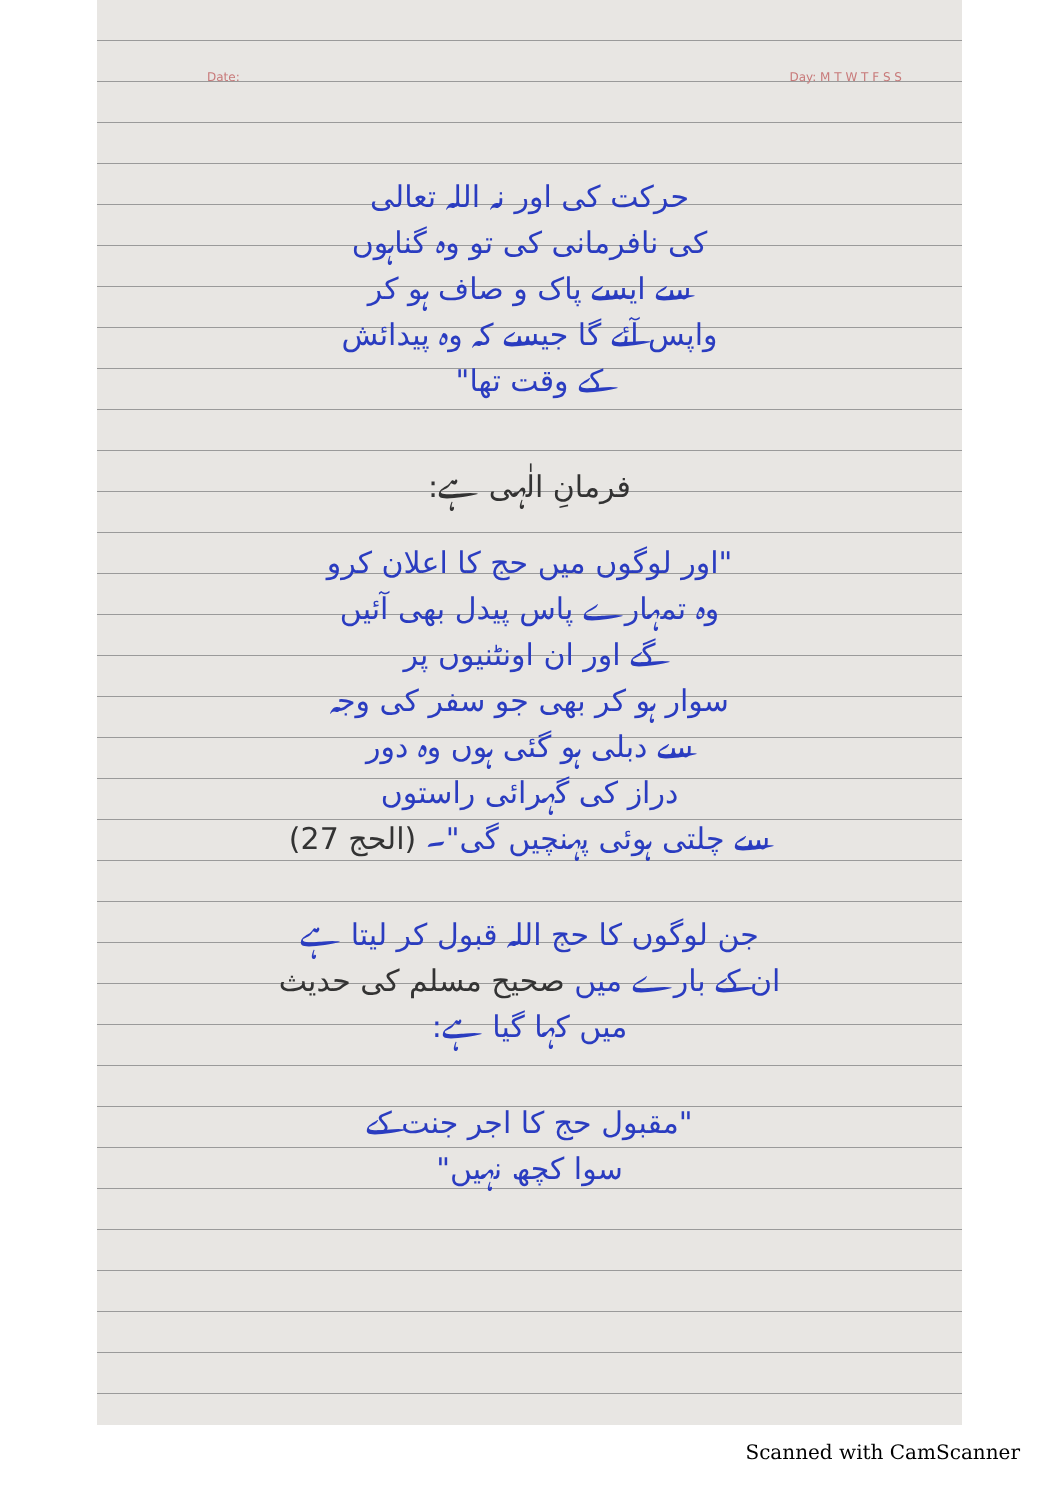Date: Day: M T W T F S S
حرکت کی اور نہ اللہ تعالی
کی نافرمانی کی تو وہ گناہوں
سے ایسے پاک و صاف ہو کر
واپس آئے گا جیسے کہ وہ پیدائش
کے وقت تھا"
فرمانِ الٰہی ہے:
"اور لوگوں میں حج کا اعلان کرو
وہ تمہارے پاس پیدل بھی آئیں
گے اور ان اونٹنیوں پر
سوار ہو کر بھی جو سفر کی وجہ
سے دبلی ہو گئی ہوں وہ دور
دراز کی گہرائی راستوں
سے چلتی ہوئی پہنچیں گی"۔ (الحج 27)
جن لوگوں کا حج اللہ قبول کر لیتا ہے
ان کے بارے میں صحیح مسلم کی حدیث
میں کہا گیا ہے:
"مقبول حج کا اجر جنت کے
سوا کچھ نہیں"
Scanned with CamScanner